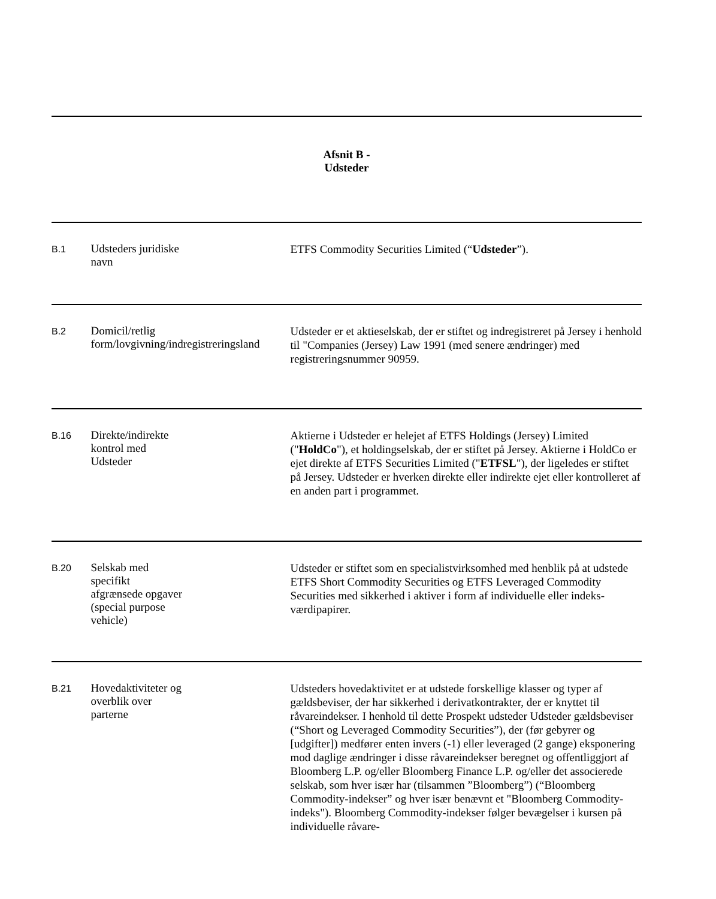Afsnit B -
Udsteder
B.1
Udsteders juridiske
navn
ETFS Commodity Securities Limited (“Udsteder”).
B.2
Domicil/retlig
form/lovgivning/indregistreringsland
Udsteder er et aktieselskab, der er stiftet og indregistreret på Jersey i henhold til "Companies (Jersey) Law 1991 (med senere ændringer) med registreringsnummer 90959.
B.16
Direkte/indirekte
kontrol med
Udsteder
Aktierne i Udsteder er helejet af ETFS Holdings (Jersey) Limited ("HoldCo"), et holdingselskab, der er stiftet på Jersey. Aktierne i HoldCo er ejet direkte af ETFS Securities Limited ("ETFSL"), der ligeledes er stiftet på Jersey. Udsteder er hverken direkte eller indirekte ejet eller kontrolleret af en anden part i programmet.
B.20
Selskab med
specifikt
afgrænsede opgaver
(special purpose
vehicle)
Udsteder er stiftet som en specialistvirksomhed med henblik på at udstede ETFS Short Commodity Securities og ETFS Leveraged Commodity Securities med sikkerhed i aktiver i form af individuelle eller indeks-værdipapirer.
B.21
Hovedaktiviteter og
overblik over
parterne
Udsteders hovedaktivitet er at udstede forskellige klasser og typer af gældsbeviser, der har sikkerhed i derivatkontrakter, der er knyttet til råvareindekser. I henhold til dette Prospekt udsteder Udsteder gældsbeviser (“Short og Leveraged Commodity Securities”), der (før gebyrer og [udgifter]) medfører enten invers (-1) eller leveraged (2 gange) eksponering mod daglige ændringer i disse råvareindekser beregnet og offentliggjort af Bloomberg L.P. og/eller Bloomberg Finance L.P. og/eller det associerede selskab, som hver især har (tilsammen ”Bloomberg”) (“Bloomberg Commodity-indekser” og hver især benævnt et "Bloomberg Commodity-indeks"). Bloomberg Commodity-indekser følger bevægelser i kursen på individuelle råvare-